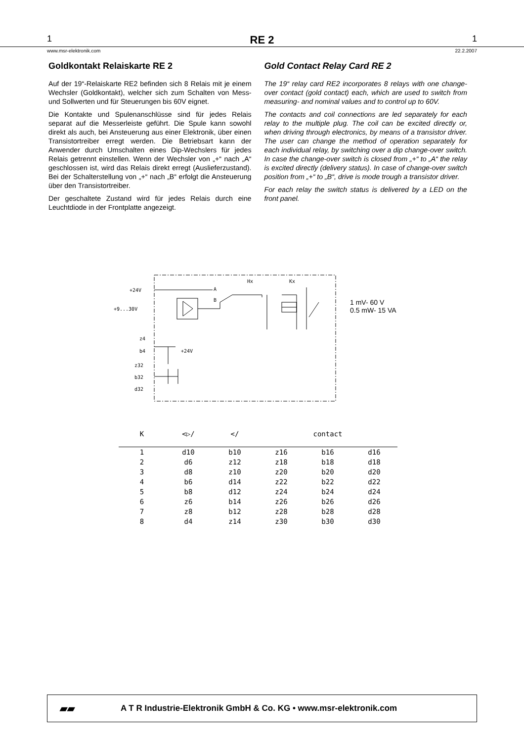1 RE 2 1
www.msr-elektronik.com 22.2.2007
Goldkontakt Relaiskarte RE 2
Auf der 19“-Relaiskarte RE2 befinden sich 8 Relais mit je einem Wechsler (Goldkontakt), welcher sich zum Schalten von Mess- und Sollwerten und für Steuerungen bis 60V eignet.
Die Kontakte und Spulenanschlüsse sind für jedes Relais separat auf die Messerleiste geführt. Die Spule kann sowohl direkt als auch, bei Ansteuerung aus einer Elektronik, über einen Transistortreiber erregt werden. Die Betriebsart kann der Anwender durch Umschalten eines Dip-Wechslers für jedes Relais getrennt einstellen. Wenn der Wechsler von „+“ nach „A“ geschlossen ist, wird das Relais direkt erregt (Auslieferzustand). Bei der Schalterstellung von „+“ nach „B“ erfolgt die Ansteuerung über den Transistortreiber.
Der geschaltete Zustand wird für jedes Relais durch eine Leuchtdiode in der Frontplatte angezeigt.
Gold Contact Relay Card RE 2
The 19“ relay card RE2 incorporates 8 relays with one change-over contact (gold contact) each, which are used to switch from measuring- and nominal values and to control up to 60V.
The contacts and coil connections are led separately for each relay to the multiple plug. The coil can be excited directly or, when driving through electronics, by means of a transistor driver. The user can change the method of operation separately for each individual relay, by switching over a dip change-over switch. In case the change-over switch is closed from „+“ to „A“ the relay is excited directly (delivery status). In case of change-over switch position from „+“ to „B“, drive is mode trough a transistor driver.
For each relay the switch status is delivered by a LED on the front panel.
+24V
+9...30V
A
B
Hx Kx
z4
b4 +24V
z32
b32
d32
1 mV- 60 V
0.5 mW- 15 VA
| K | <▷/ | </ | contact | | |
| --- | --- | --- | --- | --- | --- |
| 1 | d10 | b10 | z16 | b16 | d16 |
| 2 | d6 | z12 | z18 | b18 | d18 |
| 3 | d8 | z10 | z20 | b20 | d20 |
| 4 | b6 | d14 | z22 | b22 | d22 |
| 5 | b8 | d12 | z24 | b24 | d24 |
| 6 | z6 | b14 | z26 | b26 | d26 |
| 7 | z8 | b12 | z28 | b28 | d28 |
| 8 | d4 | z14 | z30 | b30 | d30 |
▰▰
A T R Industrie-Elektronik GmbH & Co. KG • www.msr-elektronik.com